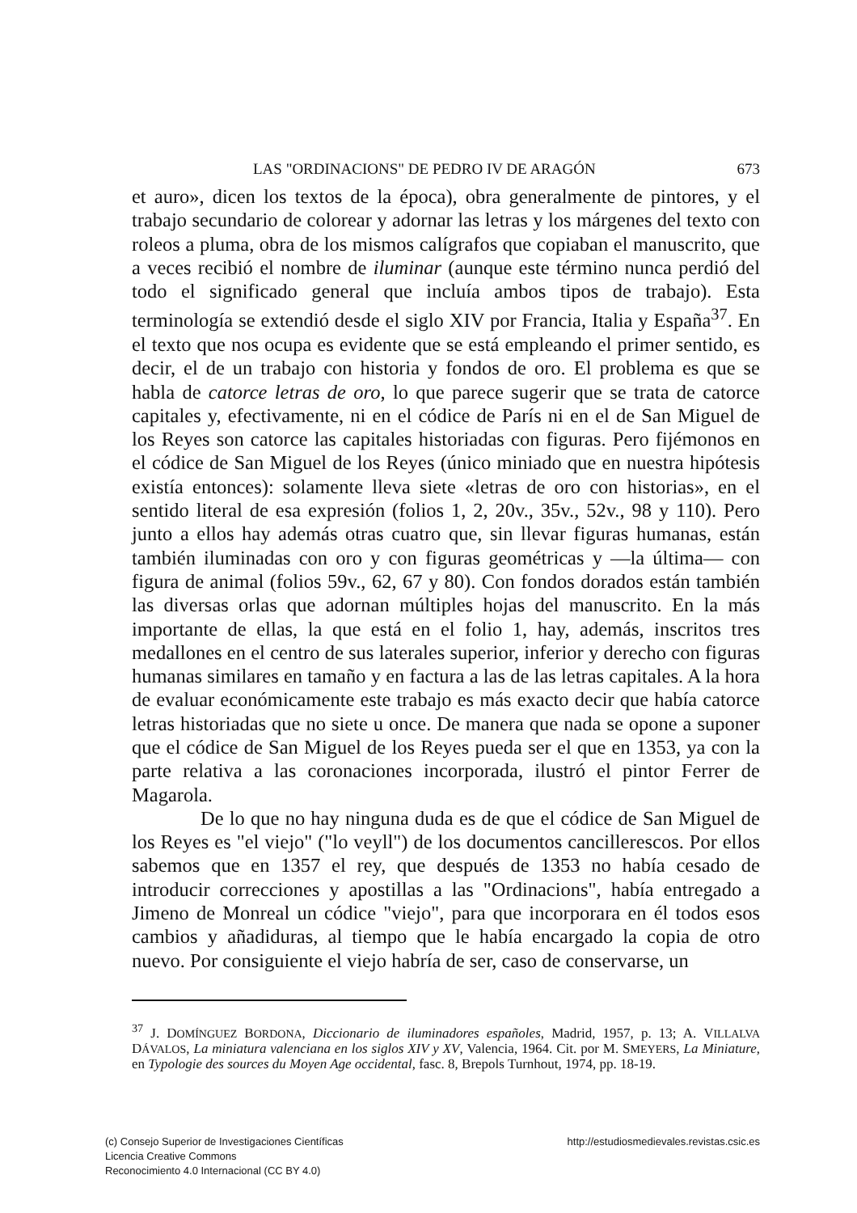LAS "ORDINACIONS" DE PEDRO IV DE ARAGÓN 673
et auro», dicen los textos de la época), obra generalmente de pintores, y el trabajo secundario de colorear y adornar las letras y los márgenes del texto con roleos a pluma, obra de los mismos calígrafos que copiaban el manuscrito, que a veces recibió el nombre de iluminar (aunque este término nunca perdió del todo el significado general que incluía ambos tipos de trabajo). Esta terminología se extendió desde el siglo XIV por Francia, Italia y España<sup>37</sup>. En el texto que nos ocupa es evidente que se está empleando el primer sentido, es decir, el de un trabajo con historia y fondos de oro. El problema es que se habla de catorce letras de oro, lo que parece sugerir que se trata de catorce capitales y, efectivamente, ni en el códice de París ni en el de San Miguel de los Reyes son catorce las capitales historiadas con figuras. Pero fijémonos en el códice de San Miguel de los Reyes (único miniado que en nuestra hipótesis existía entonces): solamente lleva siete «letras de oro con historias», en el sentido literal de esa expresión (folios 1, 2, 20v., 35v., 52v., 98 y 110). Pero junto a ellos hay además otras cuatro que, sin llevar figuras humanas, están también iluminadas con oro y con figuras geométricas y —la última— con figura de animal (folios 59v., 62, 67 y 80). Con fondos dorados están también las diversas orlas que adornan múltiples hojas del manuscrito. En la más importante de ellas, la que está en el folio 1, hay, además, inscritos tres medallones en el centro de sus laterales superior, inferior y derecho con figuras humanas similares en tamaño y en factura a las de las letras capitales. A la hora de evaluar económicamente este trabajo es más exacto decir que había catorce letras historiadas que no siete u once. De manera que nada se opone a suponer que el códice de San Miguel de los Reyes pueda ser el que en 1353, ya con la parte relativa a las coronaciones incorporada, ilustró el pintor Ferrer de Magarola.
De lo que no hay ninguna duda es de que el códice de San Miguel de los Reyes es "el viejo" ("lo veyll") de los documentos cancillerescos. Por ellos sabemos que en 1357 el rey, que después de 1353 no había cesado de introducir correcciones y apostillas a las "Ordinacions", había entregado a Jimeno de Monreal un códice "viejo", para que incorporara en él todos esos cambios y añadiduras, al tiempo que le había encargado la copia de otro nuevo. Por consiguiente el viejo habría de ser, caso de conservarse, un
<sup>37</sup> J. DOMÍNGUEZ BORDONA, Diccionario de iluminadores españoles, Madrid, 1957, p. 13; A. VILLALVA DÁVALOS, La miniatura valenciana en los siglos XIV y XV, Valencia, 1964. Cit. por M. SMEYERS, La Miniature, en Typologie des sources du Moyen Age occidental, fasc. 8, Brepols Turnhout, 1974, pp. 18-19.
(c) Consejo Superior de Investigaciones Científicas
Licencia Creative Commons
Reconocimiento 4.0 Internacional (CC BY 4.0)
http://estudiosmedievales.revistas.csic.es